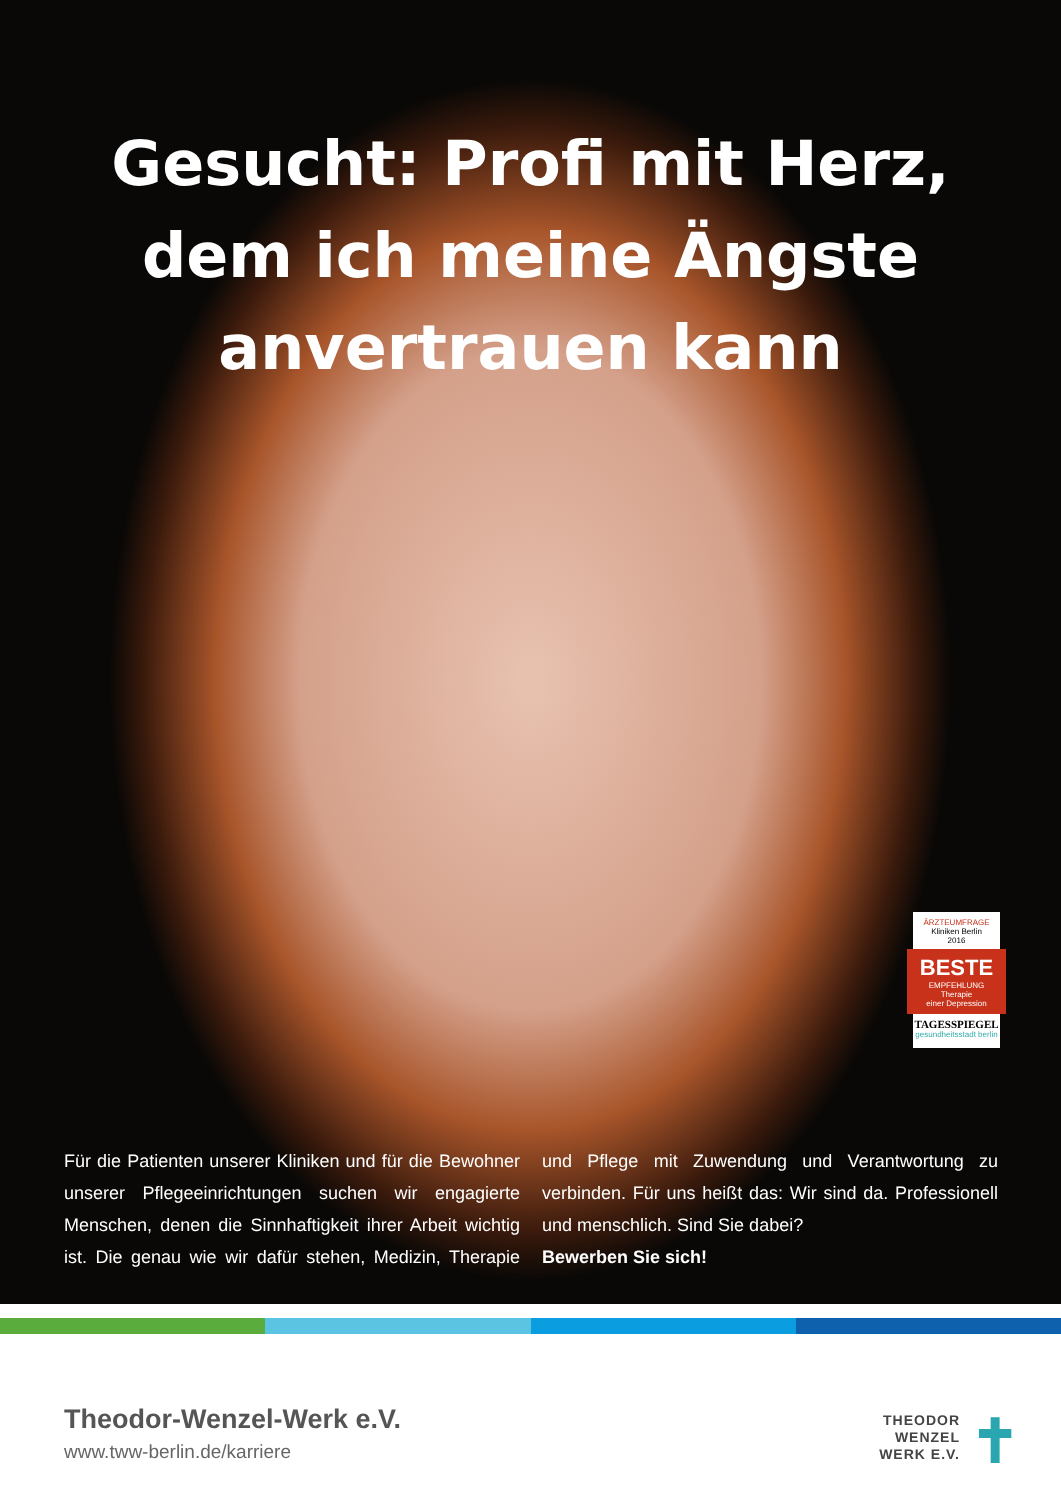Gesucht: Profi mit Herz,
dem ich meine Ängste
anvertrauen kann
ÄRZTEUMFRAGE
Kliniken Berlin
2016
BESTE
EMPFEHLUNG
Therapie
einer Depression
TAGESSPIEGEL
gesundheitsstadt berlin
Für die Patienten unserer Kliniken und für die Bewohner unserer Pflegeeinrichtungen suchen wir engagierte Menschen, denen die Sinnhaftigkeit ihrer Arbeit wichtig ist. Die genau wie wir dafür stehen, Medizin, Therapie und Pflege mit Zuwendung und Verantwortung zu verbinden. Für uns heißt das: Wir sind da. Professionell und menschlich. Sind Sie dabei?
Bewerben Sie sich!
Theodor-Wenzel-Werk e.V.
www.tww-berlin.de/karriere
THEODOR
WENZEL
WERK E.V.
✝